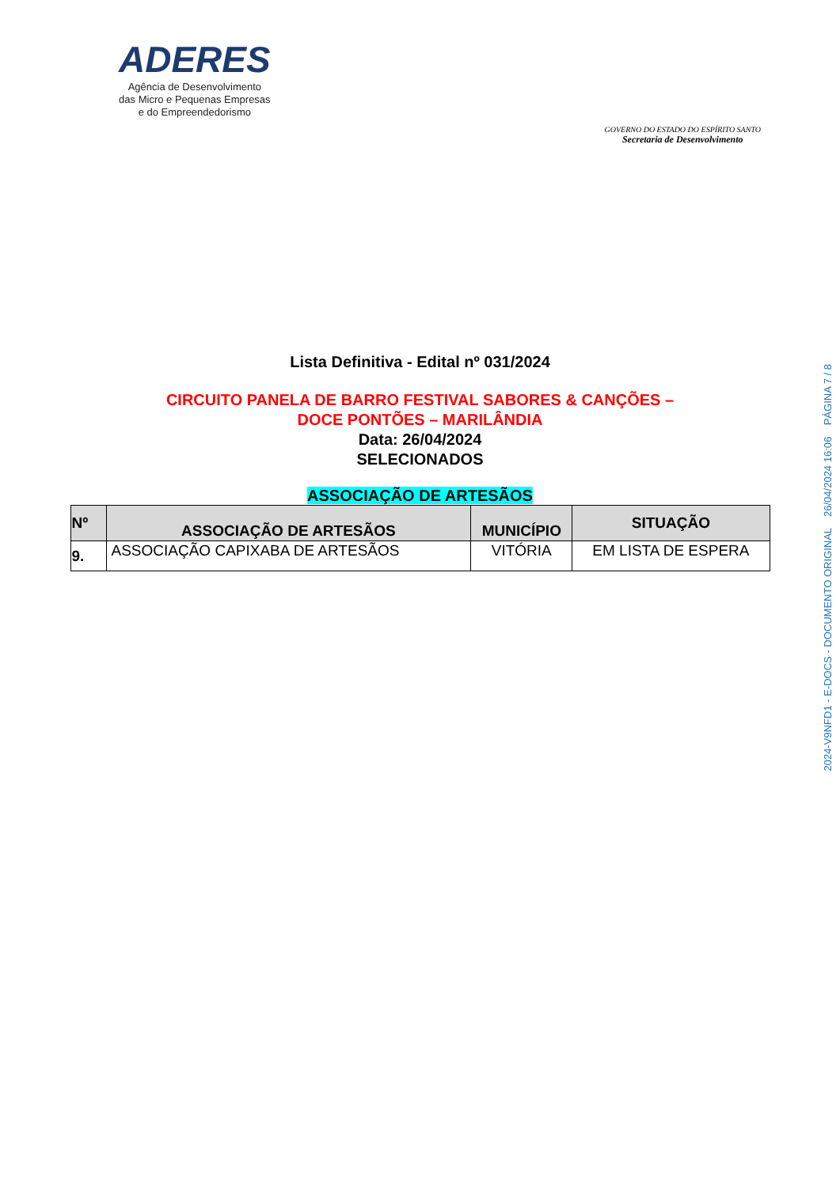ADERES
Agência de Desenvolvimento
das Micro e Pequenas Empresas
e do Empreendedorismo
GOVERNO DO ESTADO DO ESPÍRITO SANTO
Secretaria de Desenvolvimento
Lista Definitiva - Edital nº 031/2024
CIRCUITO PANELA DE BARRO FESTIVAL SABORES & CANÇÕES –
DOCE PONTÕES – MARILÂNDIA
Data: 26/04/2024
SELECIONADOS
ASSOCIAÇÃO DE ARTESÃOS
| Nº | ASSOCIAÇÃO DE ARTESÃOS | MUNICÍPIO | SITUAÇÃO |
| --- | --- | --- | --- |
| 9. | ASSOCIAÇÃO CAPIXABA DE ARTESÃOS | VITÓRIA | EM LISTA DE ESPERA |
2024-V9NFD1 - E-DOCS - DOCUMENTO ORIGINAL 26/04/2024 16:06 PÁGINA 7 / 8